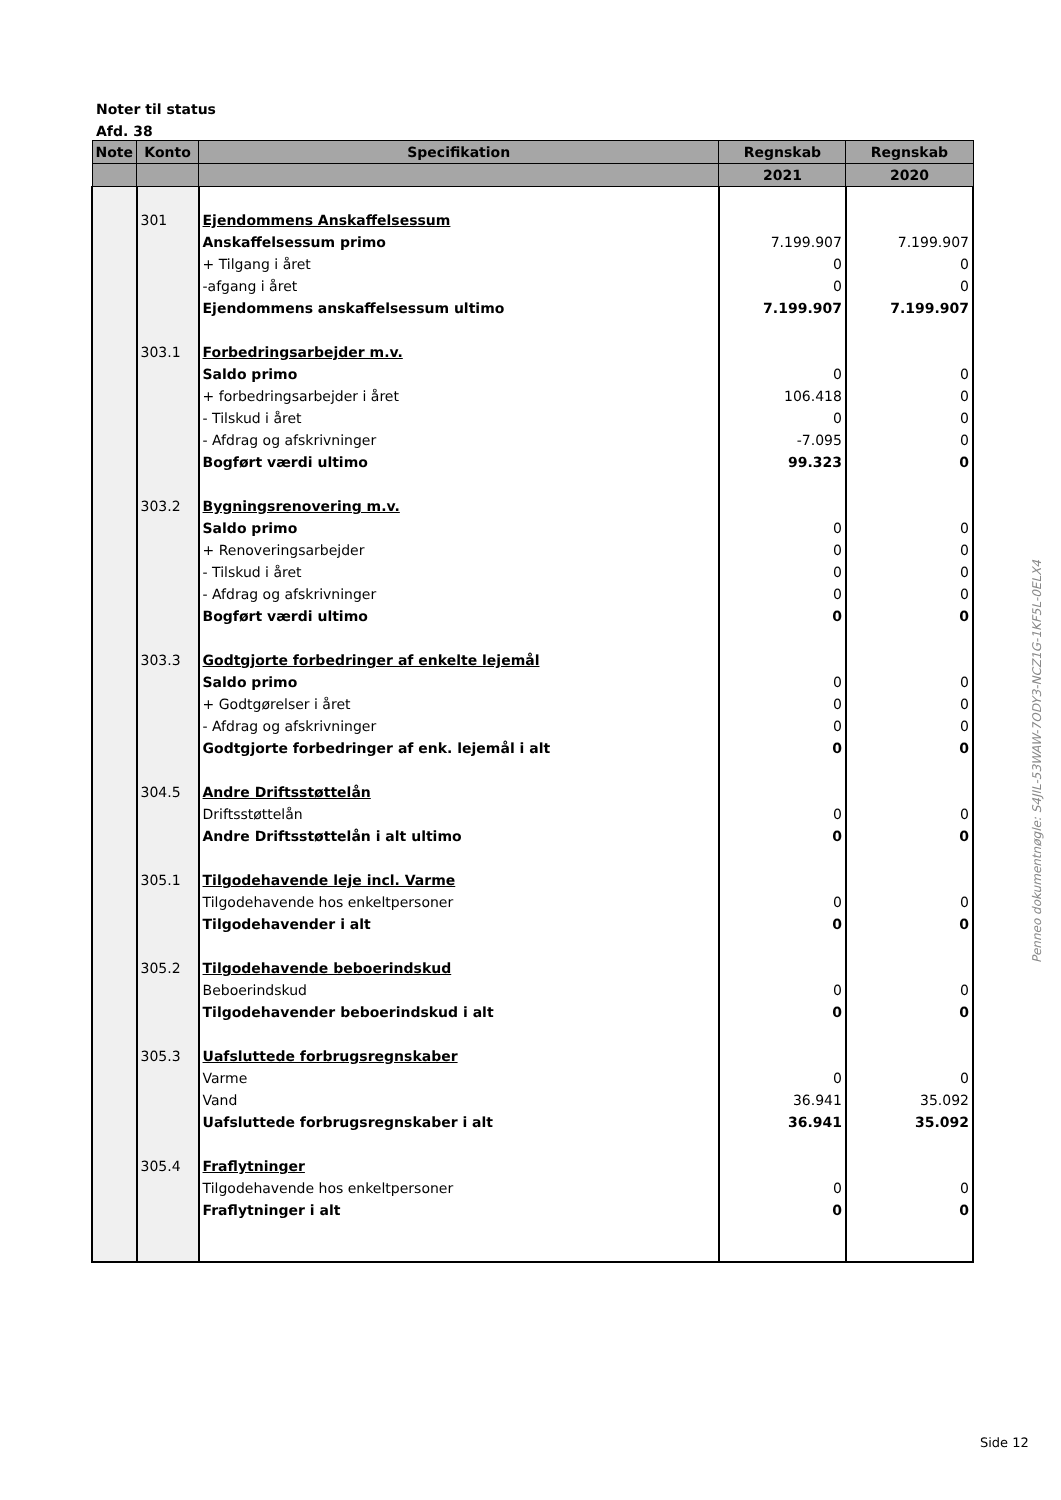Noter til status
Afd. 38
| Note | Konto | Specifikation | Regnskab | Regnskab |
| --- | --- | --- | --- | --- |
| | | | 2021 | 2020 |
| | 301 | Ejendommens Anskaffelsessum | | |
| | | Anskaffelsessum primo | 7.199.907 | 7.199.907 |
| | | + Tilgang i året | 0 | 0 |
| | | -afgang i året | 0 | 0 |
| | | Ejendommens anskaffelsessum ultimo | 7.199.907 | 7.199.907 |
| | 303.1 | Forbedringsarbejder m.v. | | |
| | | Saldo primo | 0 | 0 |
| | | + forbedringsarbejder i året | 106.418 | 0 |
| | | - Tilskud i året | 0 | 0 |
| | | - Afdrag og afskrivninger | -7.095 | 0 |
| | | Bogført værdi ultimo | 99.323 | 0 |
| | 303.2 | Bygningsrenovering m.v. | | |
| | | Saldo primo | 0 | 0 |
| | | + Renoveringsarbejder | 0 | 0 |
| | | - Tilskud i året | 0 | 0 |
| | | - Afdrag og afskrivninger | 0 | 0 |
| | | Bogført værdi ultimo | 0 | 0 |
| | 303.3 | Godtgjorte forbedringer af enkelte lejemål | | |
| | | Saldo primo | 0 | 0 |
| | | + Godtgørelser i året | 0 | 0 |
| | | - Afdrag og afskrivninger | 0 | 0 |
| | | Godtgjorte forbedringer af enk. lejemål i alt | 0 | 0 |
| | 304.5 | Andre Driftsstøttelån | | |
| | | Driftsstøttelån | 0 | 0 |
| | | Andre Driftsstøttelån i alt ultimo | 0 | 0 |
| | 305.1 | Tilgodehavende leje incl. Varme | | |
| | | Tilgodehavende hos enkeltpersoner | 0 | 0 |
| | | Tilgodehavender i alt | 0 | 0 |
| | 305.2 | Tilgodehavende beboerindskud | | |
| | | Beboerindskud | 0 | 0 |
| | | Tilgodehavender beboerindskud i alt | 0 | 0 |
| | 305.3 | Uafsluttede forbrugsregnskaber | | |
| | | Varme | 0 | 0 |
| | | Vand | 36.941 | 35.092 |
| | | Uafsluttede forbrugsregnskaber i alt | 36.941 | 35.092 |
| | 305.4 | Fraflytninger | | |
| | | Tilgodehavende hos enkeltpersoner | 0 | 0 |
| | | Fraflytninger i alt | 0 | 0 |
Penneo dokumentnøgle: S4JIL-53WAW-7ODY3-NCZ1G-1KF5L-0ELX4
Side 12